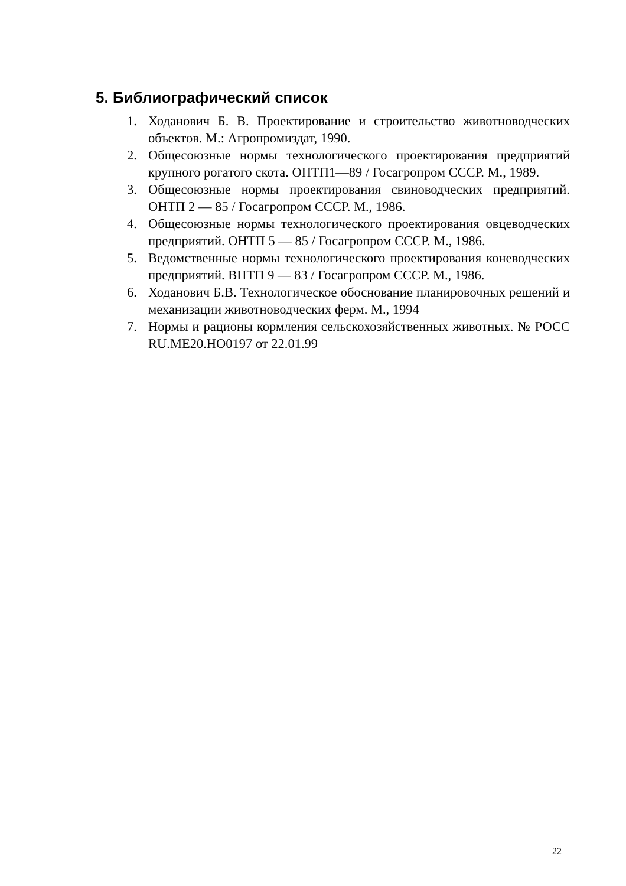5. Библиографический список
1. Ходанович Б. В. Проектирование и строительство животноводческих объектов. М.: Агропромиздат, 1990.
2. Общесоюзные нормы технологического проектирования предприятий крупного рогатого скота. ОНТП1—89 / Госагропром СССР. М., 1989.
3. Общесоюзные нормы проектирования свиноводческих предприятий. ОНТП 2 — 85 / Госагропром СССР. М., 1986.
4. Общесоюзные нормы технологического проектирования овцеводческих предприятий. ОНТП 5 — 85 / Госагропром СССР. М., 1986.
5. Ведомственные нормы технологического проектирования коневодческих предприятий. ВНТП 9 — 83 / Госагропром СССР. М., 1986.
6. Ходанович Б.В. Технологическое обоснование планировочных решений и механизации животноводческих ферм. М., 1994
7. Нормы и рационы кормления сельскохозяйственных животных. № РОСС RU.МЕ20.НО0197 от 22.01.99
22